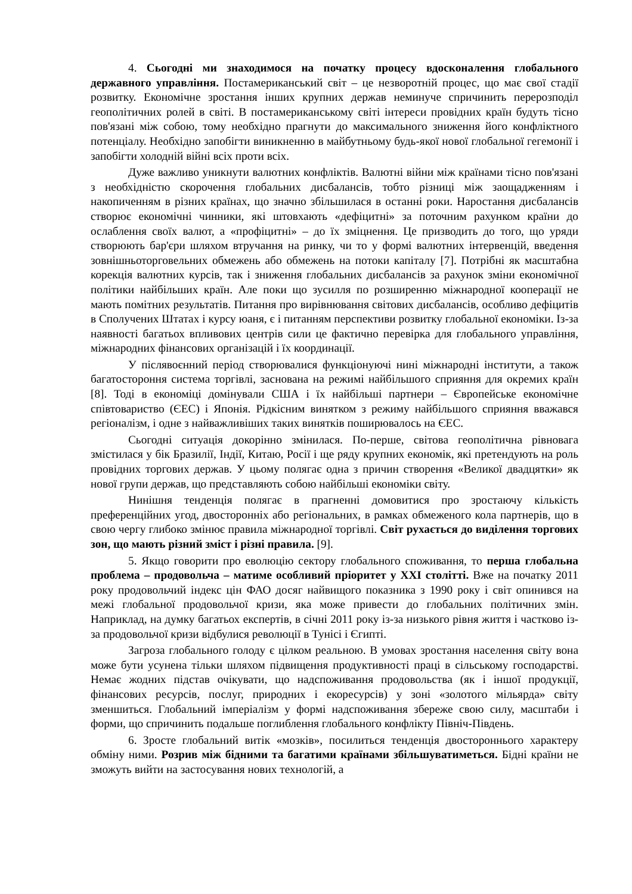4. Сьогодні ми знаходимося на початку процесу вдосконалення глобального державного управління. Постамериканський світ – це незворотній процес, що має свої стадії розвитку. Економічне зростання інших крупних держав неминуче спричинить перерозподіл геополітичних ролей в світі. В постамериканському світі інтереси провідних країн будуть тісно пов'язані між собою, тому необхідно прагнути до максимального зниження його конфліктного потенціалу. Необхідно запобігти виникненню в майбутньому будь-якої нової глобальної гегемонії і запобігти холодній війні всіх проти всіх.
Дуже важливо уникнути валютних конфліктів. Валютні війни між країнами тісно пов'язані з необхідністю скорочення глобальних дисбалансів, тобто різниці між заощадженням і накопиченням в різних країнах, що значно збільшилася в останні роки. Наростання дисбалансів створює економічні чинники, які штовхають «дефіцитні» за поточним рахунком країни до ослаблення своїх валют, а «профіцитні» – до їх зміцнення. Це призводить до того, що уряди створюють бар'єри шляхом втручання на ринку, чи то у формі валютних інтервенцій, введення зовнішньоторговельних обмежень або обмежень на потоки капіталу [7]. Потрібні як масштабна корекція валютних курсів, так і зниження глобальних дисбалансів за рахунок зміни економічної політики найбільших країн. Але поки що зусилля по розширенню міжнародної кооперації не мають помітних результатів. Питання про вирівнювання світових дисбалансів, особливо дефіцитів в Сполучених Штатах і курсу юаня, є і питанням перспективи розвитку глобальної економіки. Із-за наявності багатьох впливових центрів сили це фактично перевірка для глобального управління, міжнародних фінансових організацій і їх координації.
У післявоєнний період створювалися функціонуючі нині міжнародні інститути, а також багатостороння система торгівлі, заснована на режимі найбільшого сприяння для окремих країн [8]. Тоді в економіці домінували США і їх найбільші партнери – Європейське економічне співтовариство (ЄЕС) і Японія. Рідкісним винятком з режиму найбільшого сприяння вважався регіоналізм, і одне з найважливіших таких винятків поширювалось на ЄЕС.
Сьогодні ситуація докорінно змінилася. По-перше, світова геополітична рівновага змістилася у бік Бразилії, Індії, Китаю, Росії і ще ряду крупних економік, які претендують на роль провідних торгових держав. У цьому полягає одна з причин створення «Великої двадцятки» як нової групи держав, що представляють собою найбільші економіки світу.
Нинішня тенденція полягає в прагненні домовитися про зростаючу кількість преференційних угод, двосторонніх або регіональних, в рамках обмеженого кола партнерів, що в свою чергу глибоко змінює правила міжнародної торгівлі. Світ рухається до виділення торгових зон, що мають різний зміст і різні правила. [9].
5. Якщо говорити про еволюцію сектору глобального споживання, то перша глобальна проблема – продовольча – матиме особливий пріоритет у ХХІ столітті. Вже на початку 2011 року продовольчий індекс цін ФАО досяг найвищого показника з 1990 року і світ опинився на межі глобальної продовольчої кризи, яка може привести до глобальних політичних змін. Наприклад, на думку багатьох експертів, в січні 2011 року із-за низького рівня життя і частково із-за продовольчої кризи відбулися революції в Тунісі і Єгипті.
Загроза глобального голоду є цілком реальною. В умовах зростання населення світу вона може бути усунена тільки шляхом підвищення продуктивності праці в сільському господарстві. Немає жодних підстав очікувати, що надспоживання продовольства (як і іншої продукції, фінансових ресурсів, послуг, природних і екоресурсів) у зоні «золотого мільярда» світу зменшиться. Глобальний імперіалізм у формі надспоживання збереже свою силу, масштаби і форми, що спричинить подальше поглиблення глобального конфлікту Північ-Південь.
6. Зросте глобальний витік «мозків», посилиться тенденція двостороннього характеру обміну ними. Розрив між бідними та багатими країнами збільшуватиметься. Бідні країни не зможуть вийти на застосування нових технологій, а